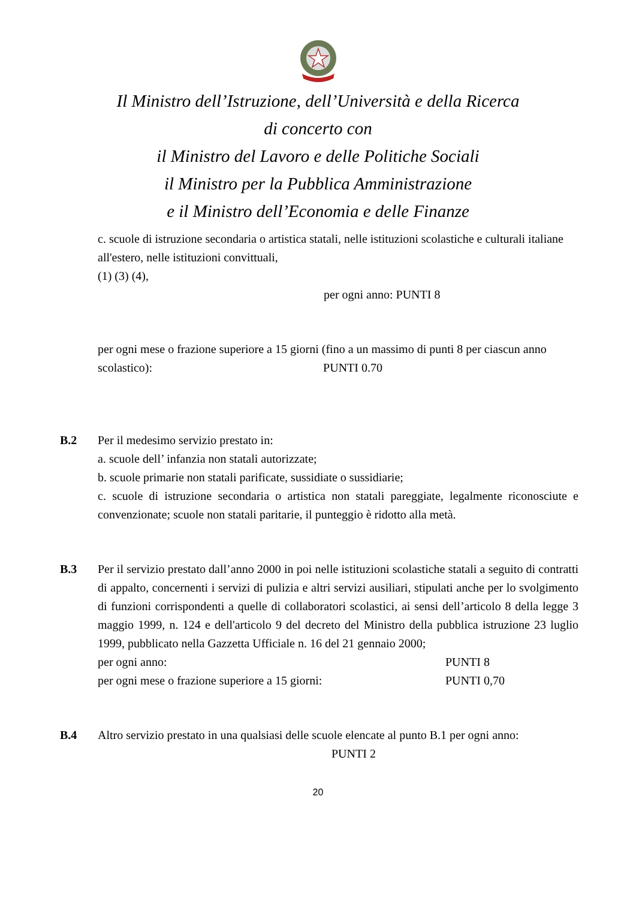Il Ministro dell’Istruzione, dell’Università e della Ricerca
di concerto con
il Ministro del Lavoro e delle Politiche Sociali
il Ministro per la Pubblica Amministrazione
e il Ministro dell’Economia e delle Finanze
c. scuole di istruzione secondaria o artistica statali, nelle istituzioni scolastiche e culturali italiane all'estero, nelle istituzioni convittuali,
(1) (3) (4),
per ogni anno: PUNTI 8
per ogni mese o frazione superiore a 15 giorni (fino a un massimo di punti 8 per ciascun anno scolastico): PUNTI 0.70
B.2 Per il medesimo servizio prestato in:
a. scuole dell’ infanzia non statali autorizzate;
b. scuole primarie non statali parificate, sussidiate o sussidiarie;
c. scuole di istruzione secondaria o artistica non statali pareggiate, legalmente riconosciute e convenzionate; scuole non statali paritarie, il punteggio è ridotto alla metà.
B.3 Per il servizio prestato dall’anno 2000 in poi nelle istituzioni scolastiche statali a seguito di contratti di appalto, concernenti i servizi di pulizia e altri servizi ausiliari, stipulati anche per lo svolgimento di funzioni corrispondenti a quelle di collaboratori scolastici, ai sensi dell’articolo 8 della legge 3 maggio 1999, n. 124 e dell'articolo 9 del decreto del Ministro della pubblica istruzione 23 luglio 1999, pubblicato nella Gazzetta Ufficiale n. 16 del 21 gennaio 2000;
per ogni anno: PUNTI 8
per ogni mese o frazione superiore a 15 giorni: PUNTI 0,70
B.4 Altro servizio prestato in una qualsiasi delle scuole elencate al punto B.1 per ogni anno: PUNTI 2
20